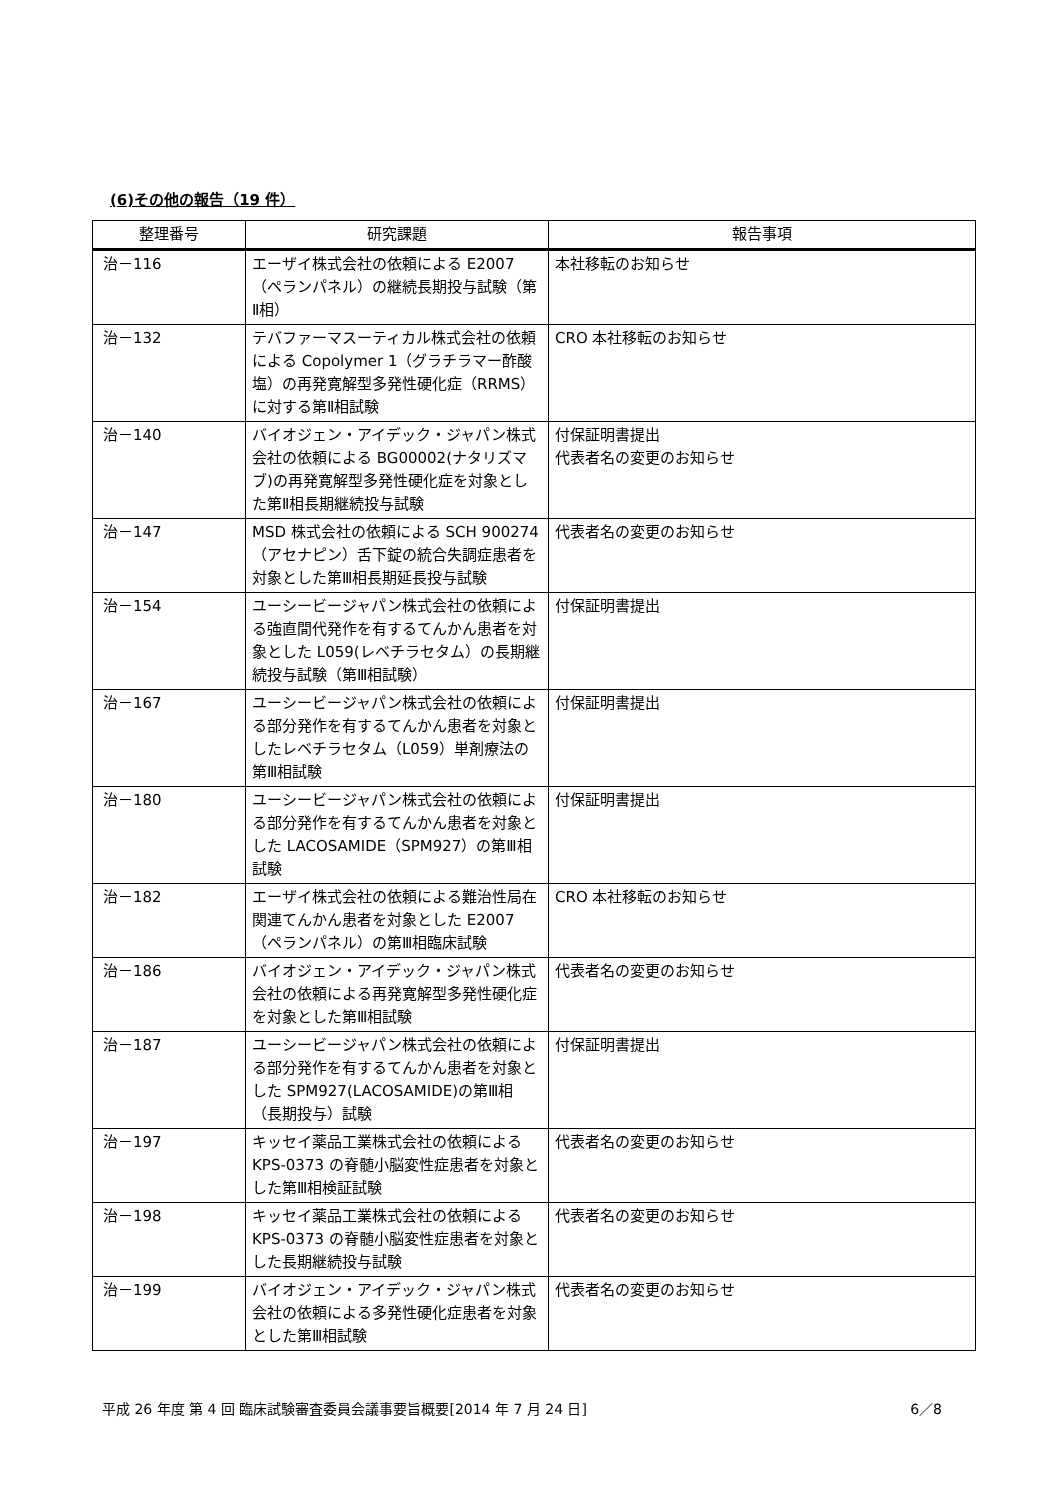(6)その他の報告（19 件）
| 整理番号 | 研究課題 | 報告事項 |
| --- | --- | --- |
| 治－116 | エーザイ株式会社の依頼による E2007（ペランパネル）の継続長期投与試験（第Ⅱ相） | 本社移転のお知らせ |
| 治－132 | テバファーマスーティカル株式会社の依頼による Copolymer 1（グラチラマー酢酸塩）の再発寛解型多発性硬化症（RRMS）に対する第Ⅱ相試験 | CRO 本社移転のお知らせ |
| 治－140 | バイオジェン・アイデック・ジャパン株式会社の依頼による BG00002(ナタリズマブ)の再発寛解型多発性硬化症を対象とした第Ⅱ相長期継続投与試験 | 付保証明書提出 代表者名の変更のお知らせ |
| 治－147 | MSD 株式会社の依頼による SCH 900274（アセナピン）舌下錠の統合失調症患者を対象とした第Ⅲ相長期延長投与試験 | 代表者名の変更のお知らせ |
| 治－154 | ユーシービージャパン株式会社の依頼による強直間代発作を有するてんかん患者を対象とした L059(レベチラセタム）の長期継続投与試験（第Ⅲ相試験） | 付保証明書提出 |
| 治－167 | ユーシービージャパン株式会社の依頼による部分発作を有するてんかん患者を対象としたレベチラセタム（L059）単剤療法の第Ⅲ相試験 | 付保証明書提出 |
| 治－180 | ユーシービージャパン株式会社の依頼による部分発作を有するてんかん患者を対象とした LACOSAMIDE（SPM927）の第Ⅲ相試験 | 付保証明書提出 |
| 治－182 | エーザイ株式会社の依頼による難治性局在関連てんかん患者を対象とした E2007（ペランパネル）の第Ⅲ相臨床試験 | CRO 本社移転のお知らせ |
| 治－186 | バイオジェン・アイデック・ジャパン株式会社の依頼による再発寛解型多発性硬化症を対象とした第Ⅲ相試験 | 代表者名の変更のお知らせ |
| 治－187 | ユーシービージャパン株式会社の依頼による部分発作を有するてんかん患者を対象とした SPM927(LACOSAMIDE)の第Ⅲ相（長期投与）試験 | 付保証明書提出 |
| 治－197 | キッセイ薬品工業株式会社の依頼による KPS-0373 の脊髄小脳変性症患者を対象とした第Ⅲ相検証試験 | 代表者名の変更のお知らせ |
| 治－198 | キッセイ薬品工業株式会社の依頼による KPS-0373 の脊髄小脳変性症患者を対象とした長期継続投与試験 | 代表者名の変更のお知らせ |
| 治－199 | バイオジェン・アイデック・ジャパン株式会社の依頼による多発性硬化症患者を対象とした第Ⅲ相試験 | 代表者名の変更のお知らせ |
平成 26 年度 第 4 回 臨床試験審査委員会議事要旨概要[2014 年 7 月 24 日] 6／8